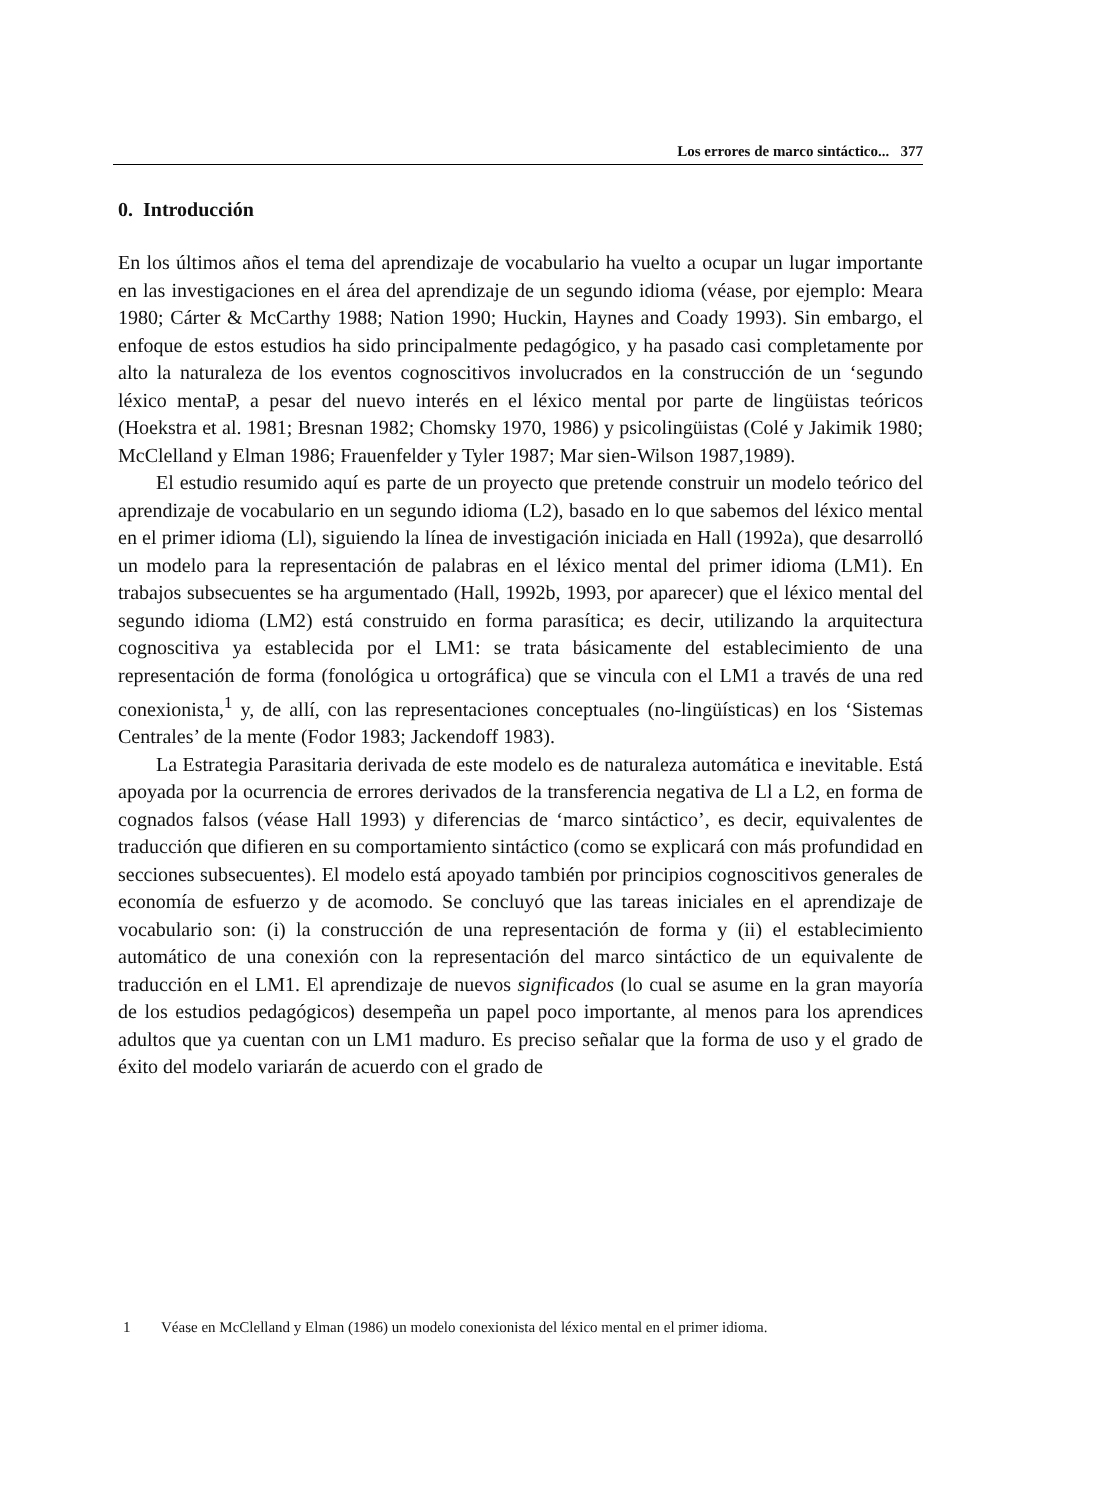Los errores de marco sintáctico... 377
0. Introducción
En los últimos años el tema del aprendizaje de vocabulario ha vuelto a ocupar un lugar importante en las investigaciones en el área del aprendizaje de un segundo idioma (véase, por ejemplo: Meara 1980; Cárter & McCarthy 1988; Nation 1990; Huckin, Haynes and Coady 1993). Sin embargo, el enfoque de estos estudios ha sido principalmente pedagógico, y ha pasado casi completamente por alto la naturaleza de los eventos cognoscitivos involucrados en la construcción de un ‘segundo léxico mentaP, a pesar del nuevo interés en el léxico mental por parte de lingüistas teóricos (Hoekstra et al. 1981; Bresnan 1982; Chomsky 1970, 1986) y psicolingüistas (Colé y Jakimik 1980; McClelland y Elman 1986; Frauenfelder y Tyler 1987; Mar sien-Wilson 1987,1989).
El estudio resumido aquí es parte de un proyecto que pretende construir un modelo teórico del aprendizaje de vocabulario en un segundo idioma (L2), basado en lo que sabemos del léxico mental en el primer idioma (Ll), siguiendo la línea de investigación iniciada en Hall (1992a), que desarrolló un modelo para la repre­sentación de palabras en el léxico mental del primer idioma (LM1). En trabajos subsecuentes se ha argumentado (Hall, 1992b, 1993, por aparecer) que el léxico mental del segundo idioma (LM2) está construido en forma parasítica; es decir, utilizando la arquitectura cognoscitiva ya establecida por el LM1: se trata básicamente del establecimiento de una representación de forma (fonológica u ortográfica) que se vincula con el LM1 a través de una red conexionista,<sup>1</sup> y, de allí, con las representaciones conceptuales (no-lingüísticas) en los ‘Sistemas Centrales’ de la mente (Fodor 1983; Jackendoff 1983).
La Estrategia Parasitaria derivada de este modelo es de naturaleza automática e inevitable. Está apoyada por la ocurrencia de errores derivados de la transferen­cia negativa de Ll a L2, en forma de cognados falsos (véase Hall 1993) y diferen­cias de ‘marco sintáctico’, es decir, equivalentes de traducción que difieren en su comportamiento sintáctico (como se explicará con más profundidad en secciones subsecuentes). El modelo está apoyado también por principios cognoscitivos generales de economía de esfuerzo y de acomodo. Se concluyó que las tareas ini­ciales en el aprendizaje de vocabulario son: (i) la construcción de una repre­sentación de forma y (ii) el establecimiento automático de una conexión con la representación del marco sintáctico de un equivalente de traducción en el LM1. El aprendizaje de nuevos significados (lo cual se asume en la gran mayoría de los es­tudios pedagógicos) desempeña un papel poco importante, al menos para los aprendices adultos que ya cuentan con un LM1 maduro. Es preciso señalar que la forma de uso y el grado de éxito del modelo variarán de acuerdo con el grado de
1 Véase en McClelland y Elman (1986) un modelo conexionista del léxico mental en el primer idioma.